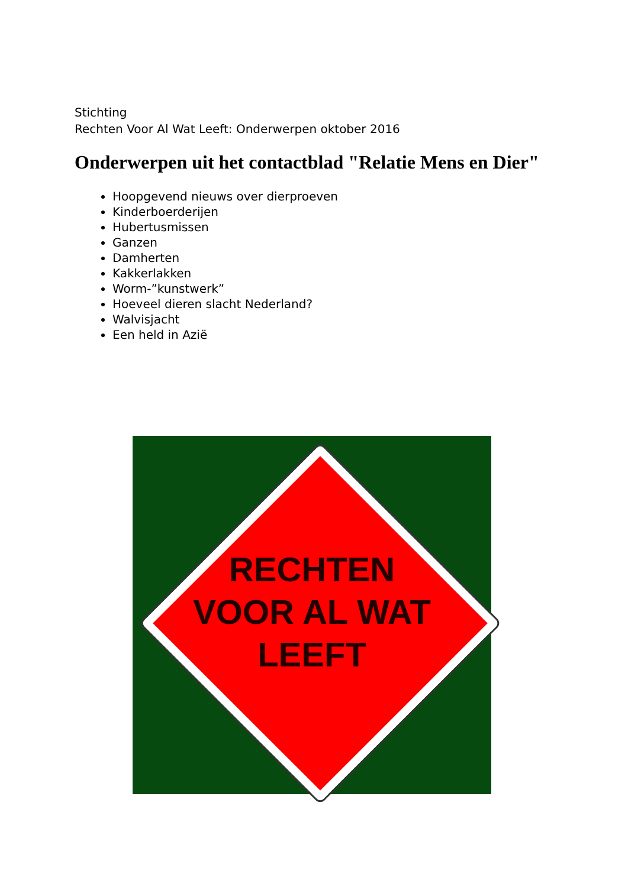Stichting
Rechten Voor Al Wat Leeft: Onderwerpen oktober 2016
Onderwerpen uit het contactblad "Relatie Mens en Dier"
Hoopgevend nieuws over dierproeven
Kinderboerderijen
Hubertusmissen
Ganzen
Damherten
Kakkerlakken
Worm-”kunstwerk”
Hoeveel dieren slacht Nederland?
Walvisjacht
Een held in Azië
RECHTEN
VOOR AL WAT
LEEFT